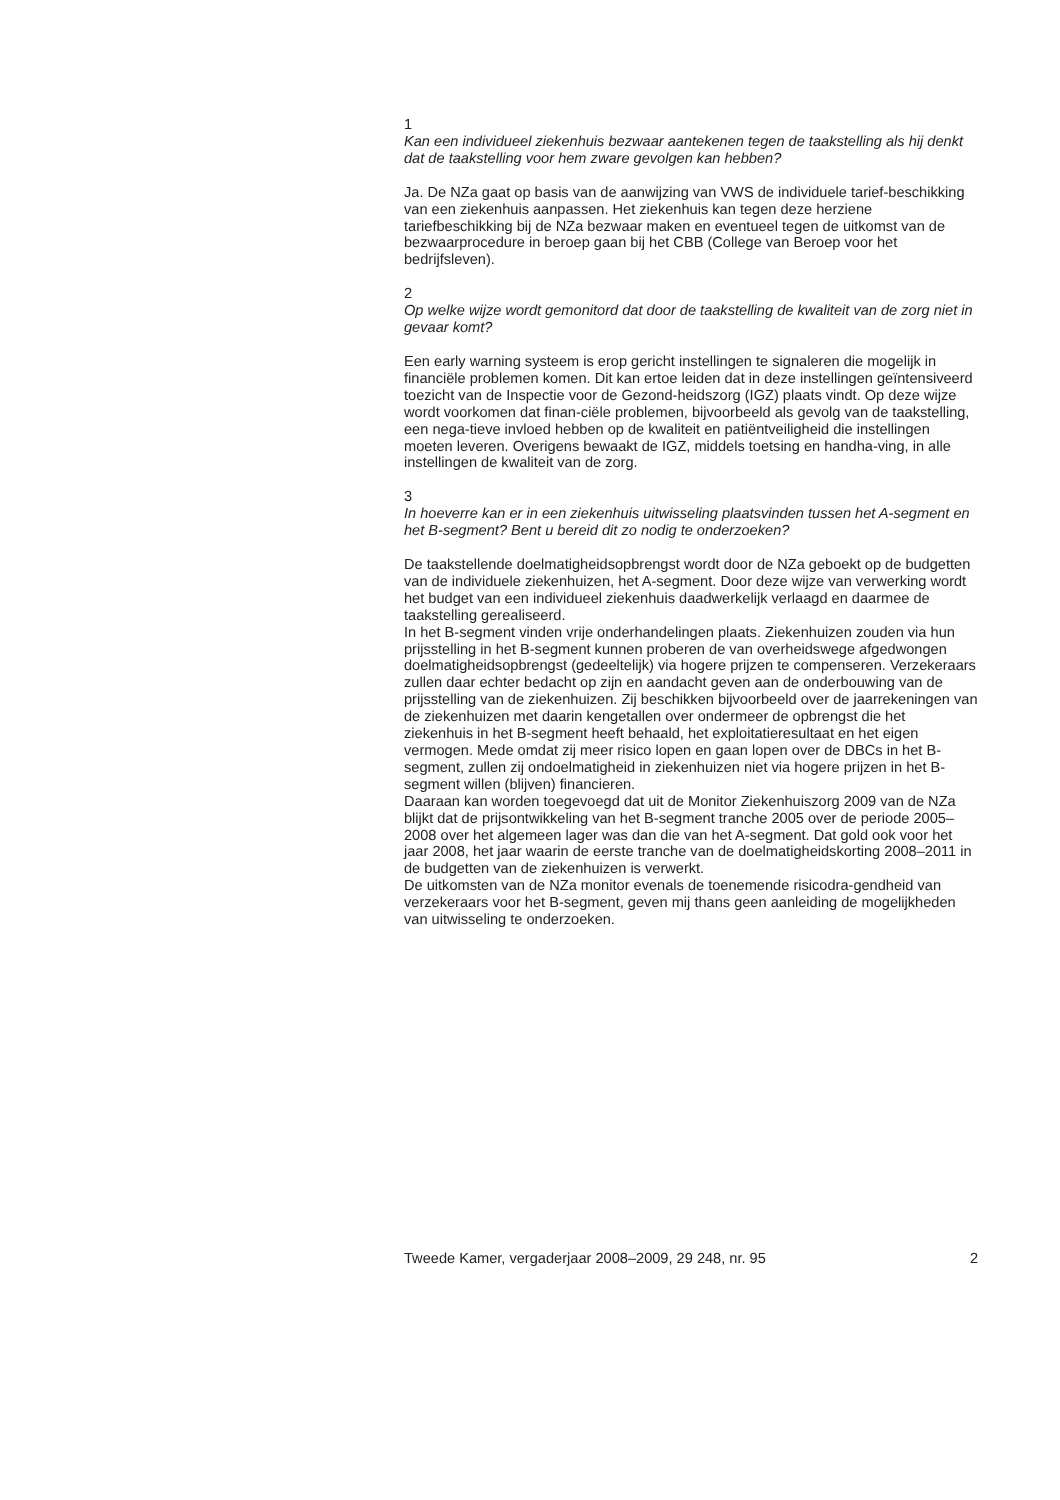1
Kan een individueel ziekenhuis bezwaar aantekenen tegen de taakstelling als hij denkt dat de taakstelling voor hem zware gevolgen kan hebben?
Ja. De NZa gaat op basis van de aanwijzing van VWS de individuele tarief-beschikking van een ziekenhuis aanpassen. Het ziekenhuis kan tegen deze herziene tariefbeschikking bij de NZa bezwaar maken en eventueel tegen de uitkomst van de bezwaarprocedure in beroep gaan bij het CBB (College van Beroep voor het bedrijfsleven).
2
Op welke wijze wordt gemonitord dat door de taakstelling de kwaliteit van de zorg niet in gevaar komt?
Een early warning systeem is erop gericht instellingen te signaleren die mogelijk in financiële problemen komen. Dit kan ertoe leiden dat in deze instellingen geïntensiveerd toezicht van de Inspectie voor de Gezond-heidszorg (IGZ) plaats vindt. Op deze wijze wordt voorkomen dat finan-ciële problemen, bijvoorbeeld als gevolg van de taakstelling, een nega-tieve invloed hebben op de kwaliteit en patiëntveiligheid die instellingen moeten leveren. Overigens bewaakt de IGZ, middels toetsing en handha-ving, in alle instellingen de kwaliteit van de zorg.
3
In hoeverre kan er in een ziekenhuis uitwisseling plaatsvinden tussen het A-segment en het B-segment? Bent u bereid dit zo nodig te onderzoeken?
De taakstellende doelmatigheidsopbrengst wordt door de NZa geboekt op de budgetten van de individuele ziekenhuizen, het A-segment. Door deze wijze van verwerking wordt het budget van een individueel ziekenhuis daadwerkelijk verlaagd en daarmee de taakstelling gerealiseerd.
In het B-segment vinden vrije onderhandelingen plaats. Ziekenhuizen zouden via hun prijsstelling in het B-segment kunnen proberen de van overheidswege afgedwongen doelmatigheidsopbrengst (gedeeltelijk) via hogere prijzen te compenseren. Verzekeraars zullen daar echter bedacht op zijn en aandacht geven aan de onderbouwing van de prijsstelling van de ziekenhuizen. Zij beschikken bijvoorbeeld over de jaarrekeningen van de ziekenhuizen met daarin kengetallen over ondermeer de opbrengst die het ziekenhuis in het B-segment heeft behaald, het exploitatieresultaat en het eigen vermogen. Mede omdat zij meer risico lopen en gaan lopen over de DBCs in het B-segment, zullen zij ondoelmatigheid in ziekenhuizen niet via hogere prijzen in het B-segment willen (blijven) financieren.
Daaraan kan worden toegevoegd dat uit de Monitor Ziekenhuiszorg 2009 van de NZa blijkt dat de prijsontwikkeling van het B-segment tranche 2005 over de periode 2005–2008 over het algemeen lager was dan die van het A-segment. Dat gold ook voor het jaar 2008, het jaar waarin de eerste tranche van de doelmatigheidskorting 2008–2011 in de budgetten van de ziekenhuizen is verwerkt.
De uitkomsten van de NZa monitor evenals de toenemende risicodra-gendheid van verzekeraars voor het B-segment, geven mij thans geen aanleiding de mogelijkheden van uitwisseling te onderzoeken.
Tweede Kamer, vergaderjaar 2008–2009, 29 248, nr. 95 2